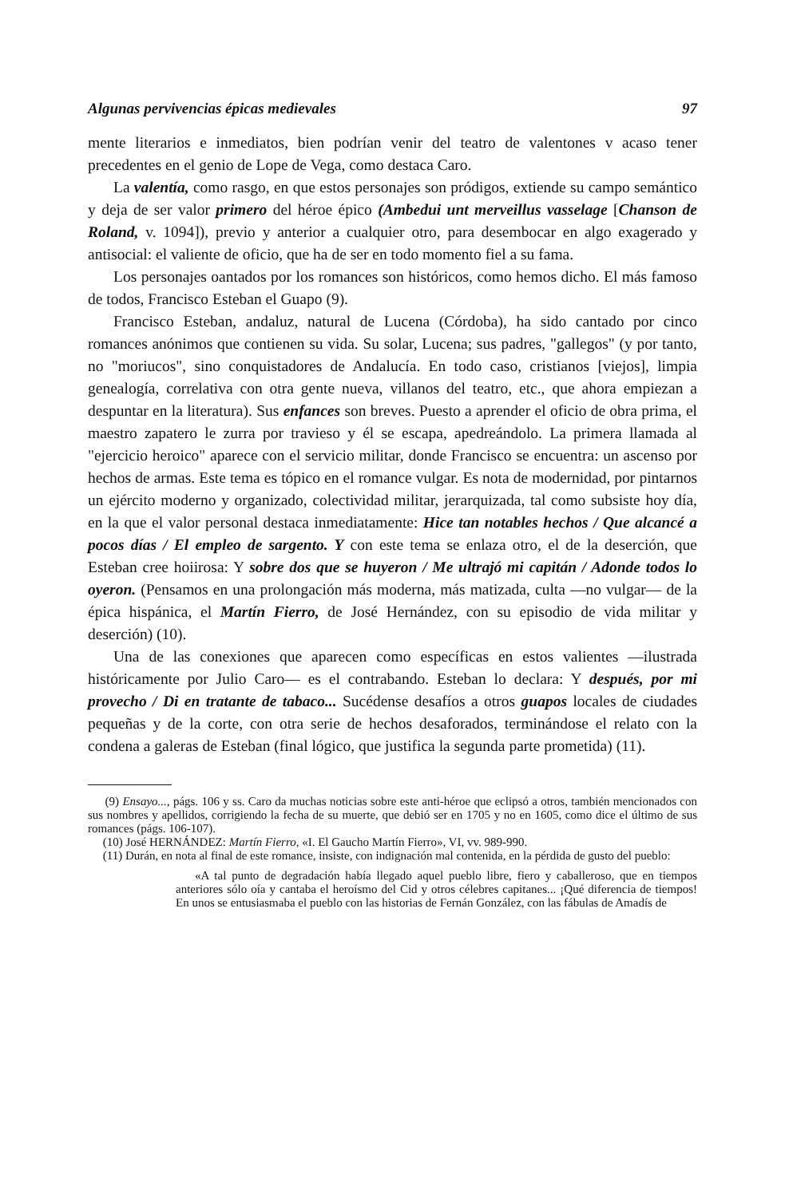Algunas pervivencias épicas medievales 97
mente literarios e inmediatos, bien podrían venir del teatro de valentones v acaso tener precedentes en el genio de Lope de Vega, como destaca Caro.
La valentía, como rasgo, en que estos personajes son pródigos, extiende su campo semántico y deja de ser valor primero del héroe épico (Ambedui unt merveillus vasselage [Chanson de Roland, v. 1094]), previo y anterior a cualquier otro, para desembocar en algo exagerado y antisocial: el valiente de oficio, que ha de ser en todo momento fiel a su fama.
Los personajes oantados por los romances son históricos, como hemos dicho. El más famoso de todos, Francisco Esteban el Guapo (9).
Francisco Esteban, andaluz, natural de Lucena (Córdoba), ha sido cantado por cinco romances anónimos que contienen su vida. Su solar, Lucena; sus padres, "gallegos" (y por tanto, no "moriucos", sino conquistadores de Andalucía. En todo caso, cristianos [viejos], limpia genealogía, correlativa con otra gente nueva, villanos del teatro, etc., que ahora empiezan a despuntar en la literatura). Sus enfances son breves. Puesto a aprender el oficio de obra prima, el maestro zapatero le zurra por travieso y él se escapa, apedreándolo. La primera llamada al "ejercicio heroico" aparece con el servicio militar, donde Francisco se encuentra: un ascenso por hechos de armas. Este tema es tópico en el romance vulgar. Es nota de modernidad, por pintarnos un ejército moderno y organizado, colectividad militar, jerarquizada, tal como subsiste hoy día, en la que el valor personal destaca inmediatamente: Hice tan notables hechos / Que alcancé a pocos días / El empleo de sargento. Y con este tema se enlaza otro, el de la deserción, que Esteban cree hoiirosa: Y sobre dos que se huyeron / Me ultrajó mi capitán / Adonde todos lo oyeron. (Pensamos en una prolongación más moderna, más matizada, culta —no vulgar— de la épica hispánica, el Martín Fierro, de José Hernández, con su episodio de vida militar y deserción) (10).
Una de las conexiones que aparecen como específicas en estos valientes —ilustrada históricamente por Julio Caro— es el contrabando. Esteban lo declara: Y después, por mi provecho / Di en tratante de tabaco... Sucédense desafíos a otros guapos locales de ciudades pequeñas y de la corte, con otra serie de hechos desaforados, terminándose el relato con la condena a galeras de Esteban (final lógico, que justifica la segunda parte prometida) (11).
(9) Ensayo..., págs. 106 y ss. Caro da muchas noticias sobre este anti-héroe que eclipsó a otros, también mencionados con sus nombres y apellidos, corrigiendo la fecha de su muerte, que debió ser en 1705 y no en 1605, como dice el último de sus romances (págs. 106-107).
(10) José HERNÁNDEZ: Martín Fierro, «I. El Gaucho Martín Fierro», VI, vv. 989-990.
(11) Durán, en nota al final de este romance, insiste, con indignación mal contenida, en la pérdida de gusto del pueblo:
«A tal punto de degradación había llegado aquel pueblo libre, fiero y caballeroso, que en tiempos anteriores sólo oía y cantaba el heroísmo del Cid y otros célebres capitanes... ¡Qué diferencia de tiempos! En unos se entusiasmaba el pueblo con las historias de Fernán González, con las fábulas de Amadís de